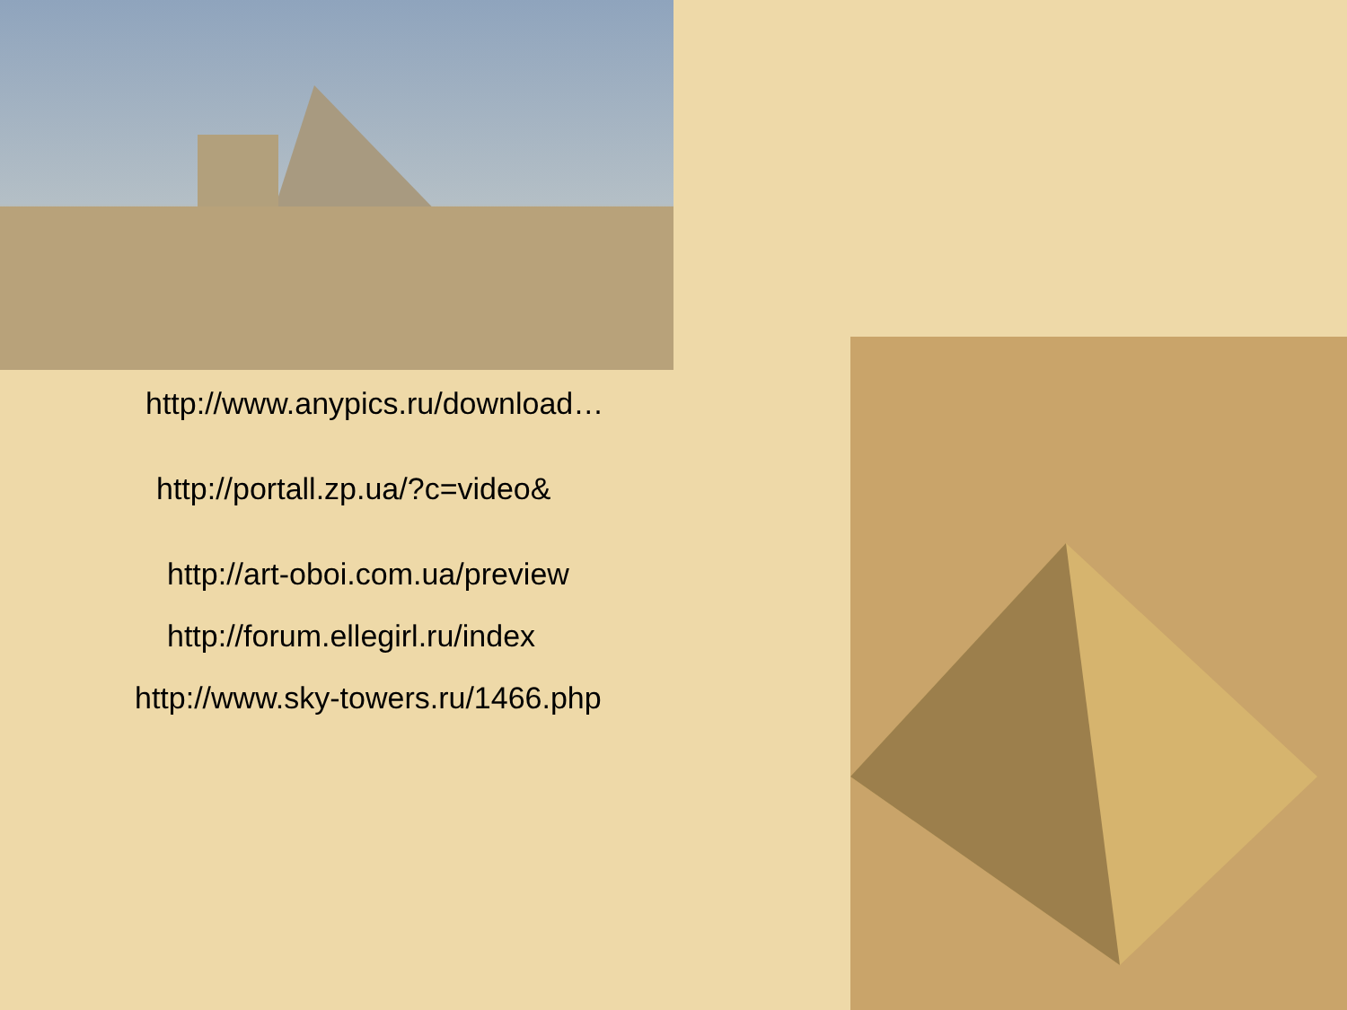http://www.anypics.ru/download…
http://portall.zp.ua/?c=video&
http://art-oboi.com.ua/preview
http://forum.ellegirl.ru/index
http://www.sky-towers.ru/1466.php